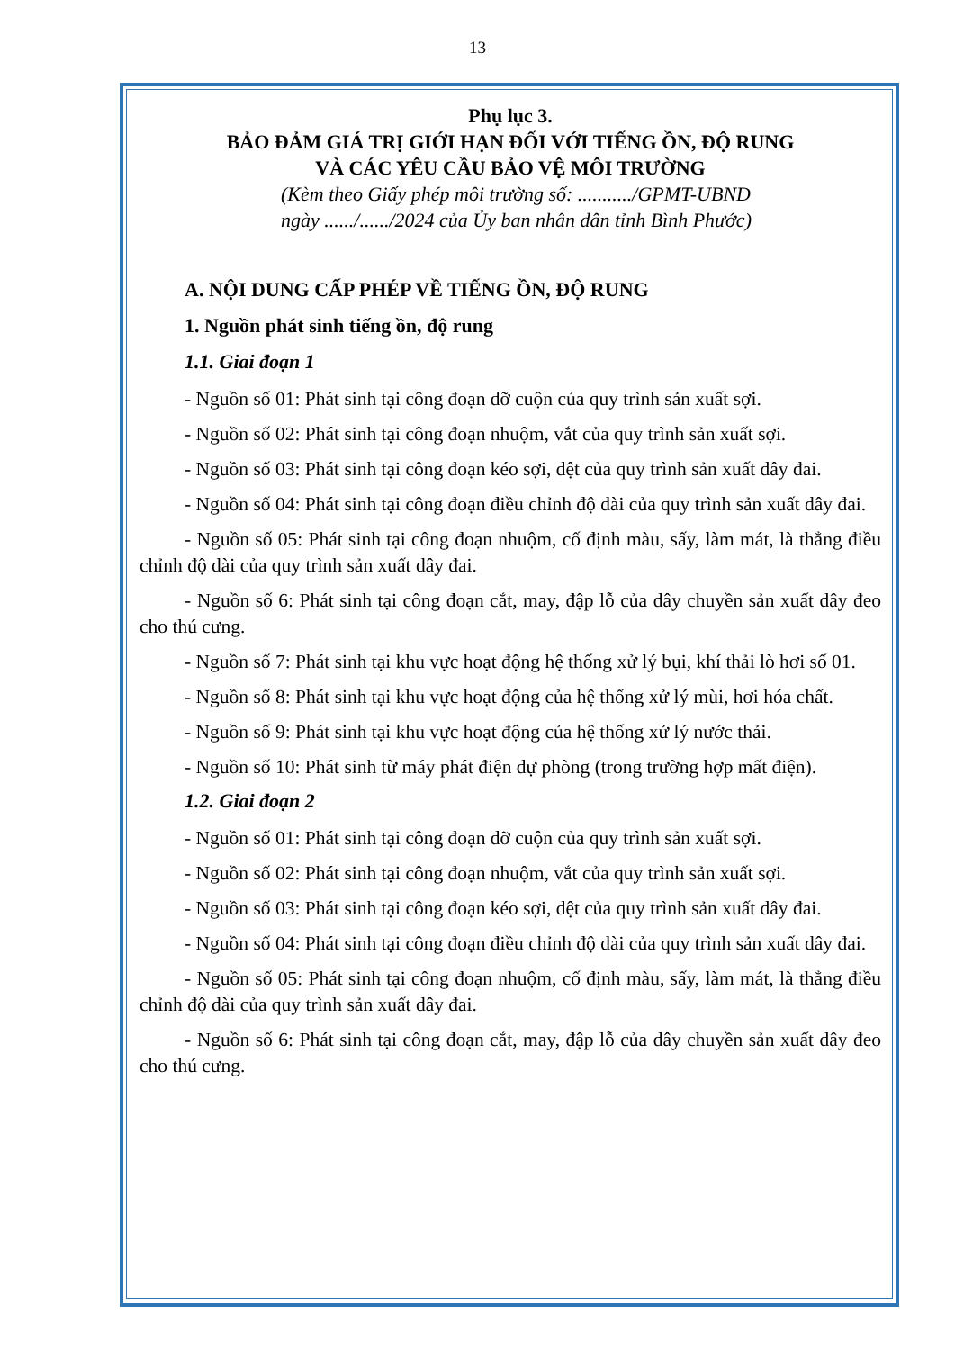13
Phụ lục 3.
BẢO ĐẢM GIÁ TRỊ GIỚI HẠN ĐỐI VỚI TIẾNG ỒN, ĐỘ RUNG
VÀ CÁC YÊU CẦU BẢO VỆ MÔI TRƯỜNG
(Kèm theo Giấy phép môi trường số: .........../GPMT-UBND
ngày ....../....../2024 của Ủy ban nhân dân tỉnh Bình Phước)
A. NỘI DUNG CẤP PHÉP VỀ TIẾNG ỒN, ĐỘ RUNG
1. Nguồn phát sinh tiếng ồn, độ rung
1.1. Giai đoạn 1
- Nguồn số 01: Phát sinh tại công đoạn dỡ cuộn của quy trình sản xuất sợi.
- Nguồn số 02: Phát sinh tại công đoạn nhuộm, vắt của quy trình sản xuất sợi.
- Nguồn số 03: Phát sinh tại công đoạn kéo sợi, dệt của quy trình sản xuất dây đai.
- Nguồn số 04: Phát sinh tại công đoạn điều chỉnh độ dài của quy trình sản xuất dây đai.
- Nguồn số 05: Phát sinh tại công đoạn nhuộm, cố định màu, sấy, làm mát, là thẳng điều chỉnh độ dài của quy trình sản xuất dây đai.
- Nguồn số 6: Phát sinh tại công đoạn cắt, may, đập lỗ của dây chuyền sản xuất dây đeo cho thú cưng.
- Nguồn số 7: Phát sinh tại khu vực hoạt động hệ thống xử lý bụi, khí thải lò hơi số 01.
- Nguồn số 8: Phát sinh tại khu vực hoạt động của hệ thống xử lý mùi, hơi hóa chất.
- Nguồn số 9: Phát sinh tại khu vực hoạt động của hệ thống xử lý nước thải.
- Nguồn số 10: Phát sinh từ máy phát điện dự phòng (trong trường hợp mất điện).
1.2. Giai đoạn 2
- Nguồn số 01: Phát sinh tại công đoạn dỡ cuộn của quy trình sản xuất sợi.
- Nguồn số 02: Phát sinh tại công đoạn nhuộm, vắt của quy trình sản xuất sợi.
- Nguồn số 03: Phát sinh tại công đoạn kéo sợi, dệt của quy trình sản xuất dây đai.
- Nguồn số 04: Phát sinh tại công đoạn điều chỉnh độ dài của quy trình sản xuất dây đai.
- Nguồn số 05: Phát sinh tại công đoạn nhuộm, cố định màu, sấy, làm mát, là thẳng điều chỉnh độ dài của quy trình sản xuất dây đai.
- Nguồn số 6: Phát sinh tại công đoạn cắt, may, đập lỗ của dây chuyền sản xuất dây đeo cho thú cưng.